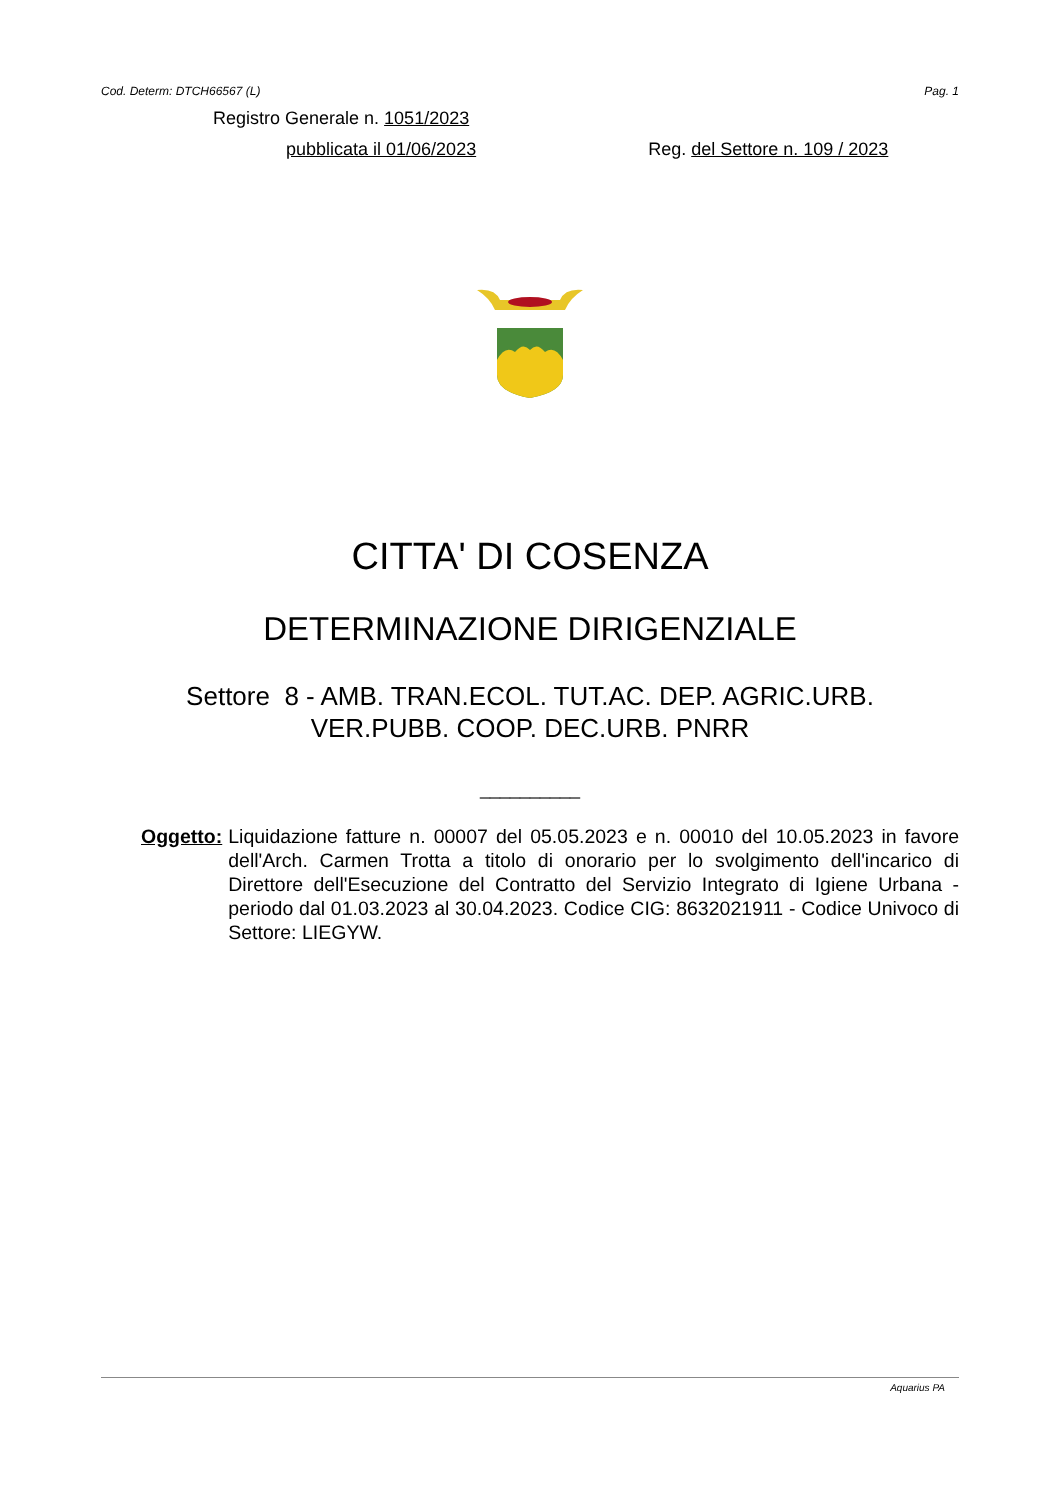Cod. Determ: DTCH66567 (L) Pag. 1
Registro Generale n. 1051/2023
pubblicata il 01/06/2023 Reg. del Settore n. 109 / 2023
CITTA' DI COSENZA
DETERMINAZIONE DIRIGENZIALE
Settore 8 - AMB. TRAN.ECOL. TUT.AC. DEP. AGRIC.URB.
VER.PUBB. COOP. DEC.URB. PNRR
__________
Oggetto: Liquidazione fatture n. 00007 del 05.05.2023 e n. 00010 del 10.05.2023 in favore dell'Arch. Carmen Trotta a titolo di onorario per lo svolgimento dell'incarico di Direttore dell'Esecuzione del Contratto del Servizio Integrato di Igiene Urbana - periodo dal 01.03.2023 al 30.04.2023. Codice CIG: 8632021911 - Codice Univoco di Settore: LIEGYW.
Aquarius PA